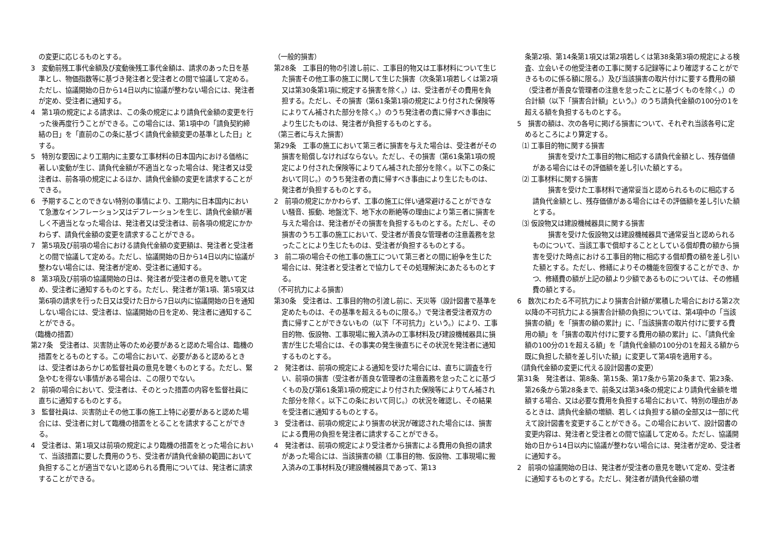の変更に応じるものとする。
3　変動前残工事代金額及び変動後残工事代金額は、請求のあった日を基準とし、物価指数等に基づき発注者と受注者との間で協議して定める。ただし、協議開始の日から14日以内に協議が整わない場合には、発注者が定め、受注者に通知する。
4　第1項の規定による請求は、この条の規定により請負代金額の変更を行った後再度行うことができる。この場合には、第1項中の「請負契約締結の日」を「直前のこの条に基づく請負代金額変更の基準とした日」とする。
5　特別な要因により工期内に主要な工事材料の日本国内における価格に著しい変動が生じ、請負代金額が不適当となった場合は、発注者又は受注者は、前各項の規定によるほか、請負代金額の変更を請求することができる。
6　予期することのできない特別の事情により、工期内に日本国内において急激なインフレーション又はデフレーションを生じ、請負代金額が著しく不適当となった場合は、発注者又は受注者は、前各項の規定にかかわらず、請負代金額の変更を請求することができる。
7　第5項及び前項の場合における請負代金額の変更額は、発注者と受注者との間で協議して定める。ただし、協議開始の日から14日以内に協議が整わない場合には、発注者が定め、受注者に通知する。
8　第3項及び前項の協議開始の日は、発注者が受注者の意見を聴いて定め、受注者に通知するものとする。ただし、発注者が第1項、第5項又は第6項の請求を行った日又は受けた日から7日以内に協議開始の日を通知しない場合には、受注者は、協議開始の日を定め、発注者に通知することができる。
（臨機の措置）
第27条　受注者は、災害防止等のため必要があると認めた場合は、臨機の措置をとるものとする。この場合において、必要があると認めるときは、受注者はあらかじめ監督社員の意見を聴くものとする。ただし、緊急やむを得ない事情がある場合は、この限りでない。
2　前項の場合において、受注者は、そのとった措置の内容を監督社員に直ちに通知するものとする。
3　監督社員は、災害防止その他工事の施工上特に必要があると認めた場合には、受注者に対して臨機の措置をとることを請求することができる。
4　受注者は、第1項又は前項の規定により臨機の措置をとった場合において、当該措置に要した費用のうち、受注者が請負代金額の範囲において負担することが適当でないと認められる費用については、発注者に請求することができる。
（一般的損害）
第28条　工事目的物の引渡し前に、工事目的物又は工事材料について生じた損害その他工事の施工に関して生じた損害（次条第1項若しくは第2項又は第30条第1項に規定する損害を除く。）は、受注者がその費用を負担する。ただし、その損害（第61条第1項の規定により付された保険等によりてん補された部分を除く。）のうち発注者の責に帰すべき事由により生じたものは、発注者が負担するものとする。
（第三者に与えた損害）
第29条　工事の施工において第三者に損害を与えた場合は、受注者がその損害を賠償しなければならない。ただし、その損害（第61条第1項の規定により付された保険等によりてん補された部分を除く。以下この条において同じ。）のうち発注者の責に帰すべき事由により生じたものは、発注者が負担するものとする。
2　前項の規定にかかわらず、工事の施工に伴い通常避けることができない騒音、振動、地盤沈下、地下水の断絶等の理由により第三者に損害を与えた場合は、発注者がその損害を負担するものとする。ただし、その損害のうち工事の施工において、受注者が善良な管理者の注意義務を怠ったことにより生じたものは、受注者が負担するものとする。
3　前二項の場合その他工事の施工について第三者との間に紛争を生じた場合には、発注者と受注者とで協力してその処理解決にあたるものとする。
（不可抗力による損害）
第30条　受注者は、工事目的物の引渡し前に、天災等（設計図書で基準を定めたものは、その基準を超えるものに限る。）で発注者受注者双方の責に帰すことができないもの（以下「不可抗力」という。）により、工事目的物、仮設物、工事現場に搬入済みの工事材料及び建設機械器具に損害が生じた場合には、その事実の発生後直ちにその状況を発注者に通知するものとする。
2　発注者は、前項の規定による通知を受けた場合には、直ちに調査を行い、前項の損害（受注者が善良な管理者の注意義務を怠ったことに基づくもの及び第61条第1項の規定により付された保険等によりてん補された部分を除く。以下この条において同じ。）の状況を確認し、その結果を受注者に通知するものとする。
3　受注者は、前項の規定により損害の状況が確認された場合には、損害による費用の負担を発注者に請求することができる。
4　発注者は、前項の規定により受注者から損害による費用の負担の請求があった場合には、当該損害の額（工事目的物、仮設物、工事現場に搬入済みの工事材料及び建設機械器具であって、第13
条第2項、第14条第1項又は第2項若しくは第38条第3項の規定による検査、立会いその他受注者の工事に関する記録等により確認することができるものに係る額に限る。）及び当該損害の取片付けに要する費用の額（受注者が善良な管理者の注意を怠ったことに基づくものを除く。）の合計額（以下「損害合計額」という。）のうち請負代金額の100分の1を超える額を負担するものとする。
5　損害の額は、次の各号に掲げる損害について、それぞれ当該各号に定めるところにより算定する。
⑴ 工事目的物に関する損害
損害を受けた工事目的物に相応する請負代金額とし、残存価値がある場合にはその評価額を差し引いた額とする。
⑵ 工事材料に関する損害
損害を受けた工事材料で通常妥当と認められるものに相応する請負代金額とし、残存価値がある場合にはその評価額を差し引いた額とする。
⑶ 仮設物又は建設機械器具に関する損害
損害を受けた仮設物又は建設機械器具で通常妥当と認められるものについて、当該工事で償却することとしている償却費の額から損害を受けた時点における工事目的物に相応する償却費の額を差し引いた額とする。ただし、修繕によりその機能を回復することができ、かつ、修繕費の額が上記の額より少額であるものについては、その修繕費の額とする。
6　数次にわたる不可抗力により損害合計額が累積した場合における第2次以降の不可抗力による損害合計額の負担については、第4項中の「当該損害の額」を「損害の額の累計」に、「当該損害の取片付けに要する費用の額」を「損害の取片付けに要する費用の額の累計」に、「請負代金額の100分の1を超える額」を「請負代金額の100分の1を超える額から既に負担した額を差し引いた額」に変更して第4項を適用する。
（請負代金額の変更に代える設計図書の変更）
第31条　発注者は、第8条、第15条、第17条から第20条まで、第23条、第26条から第28条まで、前条又は第34条の規定により請負代金額を増額する場合、又は必要な費用を負担する場合において、特別の理由があるときは、請負代金額の増額、若しくは負担する額の全部又は一部に代えて設計図書を変更することができる。この場合において、設計図書の変更内容は、発注者と受注者との間で協議して定める。ただし、協議開始の日から14日以内に協議が整わない場合には、発注者が定め、受注者に通知する。
2　前項の協議開始の日は、発注者が受注者の意見を聴いて定め、受注者に通知するものとする。ただし、発注者が請負代金額の増